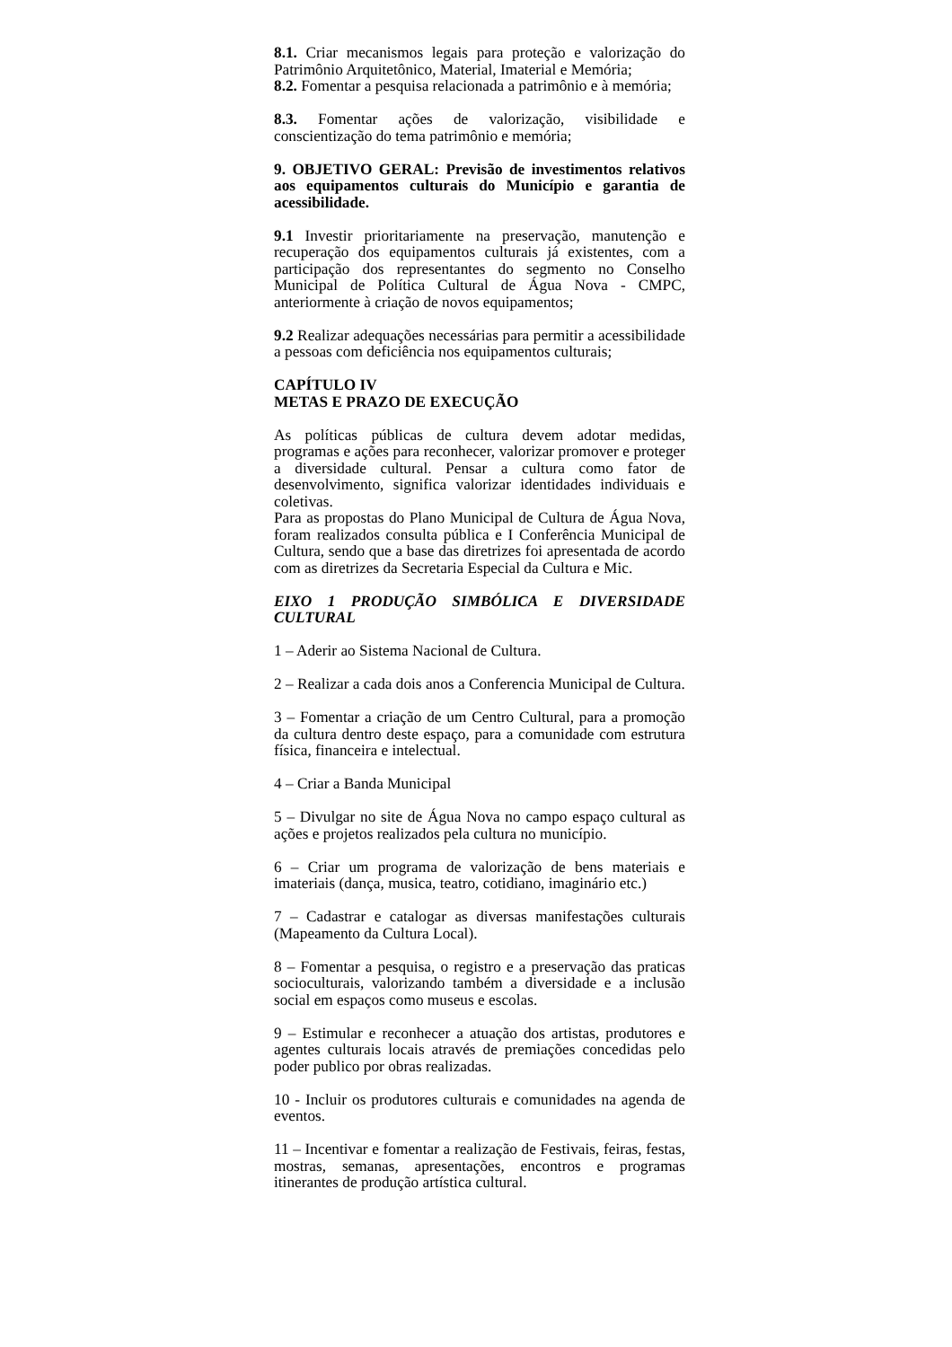8.1. Criar mecanismos legais para proteção e valorização do Patrimônio Arquitetônico, Material, Imaterial e Memória;
8.2. Fomentar a pesquisa relacionada a patrimônio e à memória;
8.3. Fomentar ações de valorização, visibilidade e conscientização do tema patrimônio e memória;
9. OBJETIVO GERAL: Previsão de investimentos relativos aos equipamentos culturais do Município e garantia de acessibilidade.
9.1 Investir prioritariamente na preservação, manutenção e recuperação dos equipamentos culturais já existentes, com a participação dos representantes do segmento no Conselho Municipal de Política Cultural de Água Nova - CMPC, anteriormente à criação de novos equipamentos;
9.2 Realizar adequações necessárias para permitir a acessibilidade a pessoas com deficiência nos equipamentos culturais;
CAPÍTULO IV
METAS E PRAZO DE EXECUÇÃO
As políticas públicas de cultura devem adotar medidas, programas e ações para reconhecer, valorizar promover e proteger a diversidade cultural. Pensar a cultura como fator de desenvolvimento, significa valorizar identidades individuais e coletivas.
Para as propostas do Plano Municipal de Cultura de Água Nova, foram realizados consulta pública e I Conferência Municipal de Cultura, sendo que a base das diretrizes foi apresentada de acordo com as diretrizes da Secretaria Especial da Cultura e Mic.
EIXO 1 PRODUÇÃO SIMBÓLICA E DIVERSIDADE CULTURAL
1 – Aderir ao Sistema Nacional de Cultura.
2 – Realizar a cada dois anos a Conferencia Municipal de Cultura.
3 – Fomentar a criação de um Centro Cultural, para a promoção da cultura dentro deste espaço, para a comunidade com estrutura física, financeira e intelectual.
4 – Criar a Banda Municipal
5 – Divulgar no site de Água Nova no campo espaço cultural as ações e projetos realizados pela cultura no município.
6 – Criar um programa de valorização de bens materiais e imateriais (dança, musica, teatro, cotidiano, imaginário etc.)
7 – Cadastrar e catalogar as diversas manifestações culturais (Mapeamento da Cultura Local).
8 – Fomentar a pesquisa, o registro e a preservação das praticas socioculturais, valorizando também a diversidade e a inclusão social em espaços como museus e escolas.
9 – Estimular e reconhecer a atuação dos artistas, produtores e agentes culturais locais através de premiações concedidas pelo poder publico por obras realizadas.
10 - Incluir os produtores culturais e comunidades na agenda de eventos.
11 – Incentivar e fomentar a realização de Festivais, feiras, festas, mostras, semanas, apresentações, encontros e programas itinerantes de produção artística cultural.